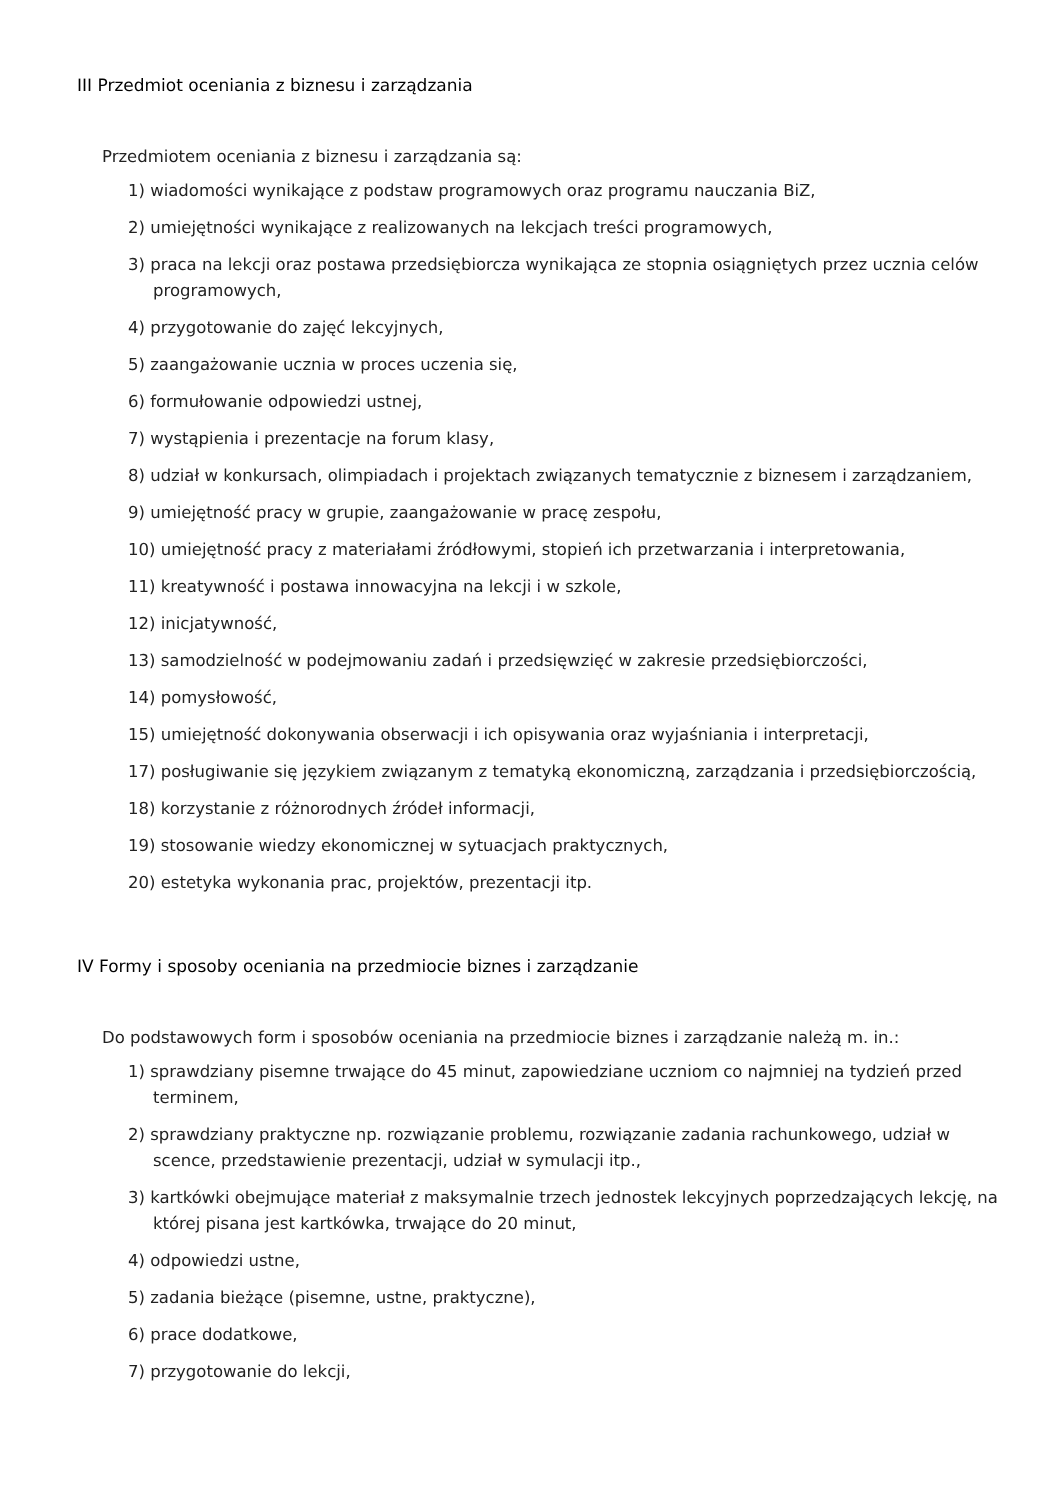III Przedmiot oceniania z biznesu i zarządzania
Przedmiotem oceniania z biznesu i zarządzania są:
1) wiadomości wynikające z podstaw programowych oraz programu nauczania BiZ,
2) umiejętności wynikające z realizowanych na lekcjach treści programowych,
3) praca na lekcji oraz postawa przedsiębiorcza wynikająca ze stopnia osiągniętych przez ucznia celów programowych,
4) przygotowanie do zajęć lekcyjnych,
5) zaangażowanie ucznia w proces uczenia się,
6) formułowanie odpowiedzi ustnej,
7) wystąpienia i prezentacje na forum klasy,
8) udział w konkursach, olimpiadach i projektach związanych tematycznie z biznesem i zarządzaniem,
9) umiejętność pracy w grupie, zaangażowanie w pracę zespołu,
10) umiejętność pracy z materiałami źródłowymi, stopień ich przetwarzania i interpretowania,
11) kreatywność i postawa innowacyjna na lekcji i w szkole,
12) inicjatywność,
13) samodzielność w podejmowaniu zadań i przedsięwzięć w zakresie przedsiębiorczości,
14) pomysłowość,
15) umiejętność dokonywania obserwacji i ich opisywania oraz wyjaśniania i interpretacji,
17) posługiwanie się językiem związanym z tematyką ekonomiczną, zarządzania i przedsiębiorczością,
18) korzystanie z różnorodnych źródeł informacji,
19) stosowanie wiedzy ekonomicznej w sytuacjach praktycznych,
20) estetyka wykonania prac, projektów, prezentacji itp.
IV Formy i sposoby oceniania na przedmiocie biznes i zarządzanie
Do podstawowych form i sposobów oceniania na przedmiocie biznes i zarządzanie należą m. in.:
1) sprawdziany pisemne trwające do 45 minut, zapowiedziane uczniom co najmniej na tydzień przed terminem,
2) sprawdziany praktyczne np. rozwiązanie problemu, rozwiązanie zadania rachunkowego, udział w scence, przedstawienie prezentacji, udział w symulacji itp.,
3) kartkówki obejmujące materiał z maksymalnie trzech jednostek lekcyjnych poprzedzających lekcję, na której pisana jest kartkówka, trwające do 20 minut,
4) odpowiedzi ustne,
5) zadania bieżące (pisemne, ustne, praktyczne),
6) prace dodatkowe,
7) przygotowanie do lekcji,